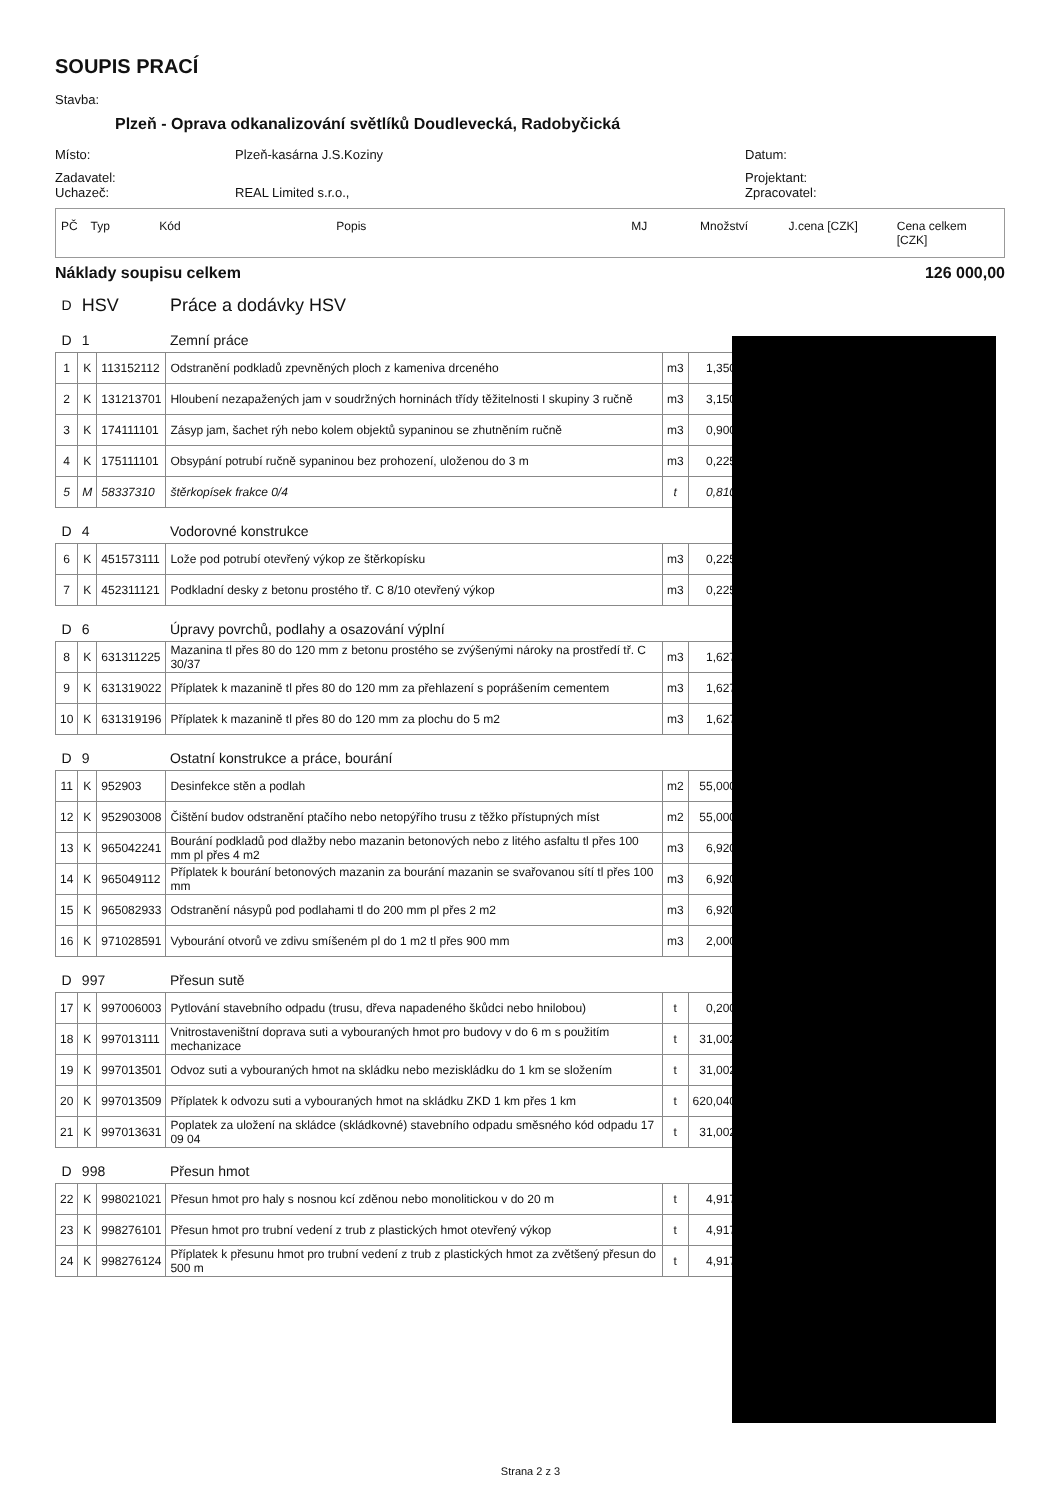SOUPIS PRACÍ
Stavba:
Plzeň - Oprava odkanalizování světlíků Doudlevecká, Radobyčická
Místo: Plzeň-kasárna J.S.Koziny Datum:
Zadavatel: Projektant:
Uchazeč: REAL Limited s.r.o., Zpracovatel:
PČ Typ Kód Popis MJ Množství J.cena [CZK] Cena celkem [CZK]
Náklady soupisu celkem 126 000,00
| D | HSV | | Práce a dodávky HSV | | |
| D | 1 | | Zemní práce | | |
| 1 | K | 113152112 | Odstranění podkladů zpevněných ploch z kameniva drceného | m3 | 1,350 |
| 2 | K | 131213701 | Hloubení nezapažených jam v soudržných horninách třídy těžitelnosti I skupiny 3 ručně | m3 | 3,150 |
| 3 | K | 174111101 | Zásyp jam, šachet rýh nebo kolem objektů sypaninou se zhutněním ručně | m3 | 0,900 |
| 4 | K | 175111101 | Obsypání potrubí ručně sypaninou bez prohození, uloženou do 3 m | m3 | 0,225 |
| 5 | M | 58337310 | štěrkopísek frakce 0/4 | t | 0,810 |
| D | 4 | | Vodorovné konstrukce | | |
| 6 | K | 451573111 | Lože pod potrubí otevřený výkop ze štěrkopísku | m3 | 0,225 |
| 7 | K | 452311121 | Podkladní desky z betonu prostého tř. C 8/10 otevřený výkop | m3 | 0,225 |
| D | 6 | | Úpravy povrchů, podlahy a osazování výplní | | |
| 8 | K | 631311225 | Mazanina tl přes 80 do 120 mm z betonu prostého se zvýšenými nároky na prostředí tř. C 30/37 | m3 | 1,627 |
| 9 | K | 631319022 | Příplatek k mazanině tl přes 80 do 120 mm za přehlazení s poprášením cementem | m3 | 1,627 |
| 10 | K | 631319196 | Příplatek k mazanině tl přes 80 do 120 mm za plochu do 5 m2 | m3 | 1,627 |
| D | 9 | | Ostatní konstrukce a práce, bourání | | |
| 11 | K | 952903 | Desinfekce stěn a podlah | m2 | 55,000 |
| 12 | K | 952903008 | Čištění budov odstranění ptačího nebo netopýřího trusu z těžko přístupných míst | m2 | 55,000 |
| 13 | K | 965042241 | Bourání podkladů pod dlažby nebo mazanin betonových nebo z litého asfaltu tl přes 100 mm pl přes 4 m2 | m3 | 6,920 |
| 14 | K | 965049112 | Příplatek k bourání betonových mazanin za bourání mazanin se svařovanou sítí tl přes 100 mm | m3 | 6,920 |
| 15 | K | 965082933 | Odstranění násypů pod podlahami tl do 200 mm pl přes 2 m2 | m3 | 6,920 |
| 16 | K | 971028591 | Vybourání otvorů ve zdivu smíšeném pl do 1 m2 tl přes 900 mm | m3 | 2,000 |
| D | 997 | | Přesun sutě | | |
| 17 | K | 997006003 | Pytlování stavebního odpadu (trusu, dřeva napadeného škůdci nebo hnilobou) | t | 0,200 |
| 18 | K | 997013111 | Vnitrostaveništní doprava suti a vybouraných hmot pro budovy v do 6 m s použitím mechanizace | t | 31,002 |
| 19 | K | 997013501 | Odvoz suti a vybouraných hmot na skládku nebo meziskládku do 1 km se složením | t | 31,002 |
| 20 | K | 997013509 | Příplatek k odvozu suti a vybouraných hmot na skládku ZKD 1 km přes 1 km | t | 620,040 |
| 21 | K | 997013631 | Poplatek za uložení na skládce (skládkovné) stavebního odpadu směsného kód odpadu 17 09 04 | t | 31,002 |
| D | 998 | | Přesun hmot | | |
| 22 | K | 998021021 | Přesun hmot pro haly s nosnou kcí zděnou nebo monolitickou v do 20 m | t | 4,917 |
| 23 | K | 998276101 | Přesun hmot pro trubní vedení z trub z plastických hmot otevřený výkop | t | 4,917 |
| 24 | K | 998276124 | Příplatek k přesunu hmot pro trubní vedení z trub z plastických hmot za zvětšený přesun do 500 m | t | 4,917 |
Strana 2 z 3